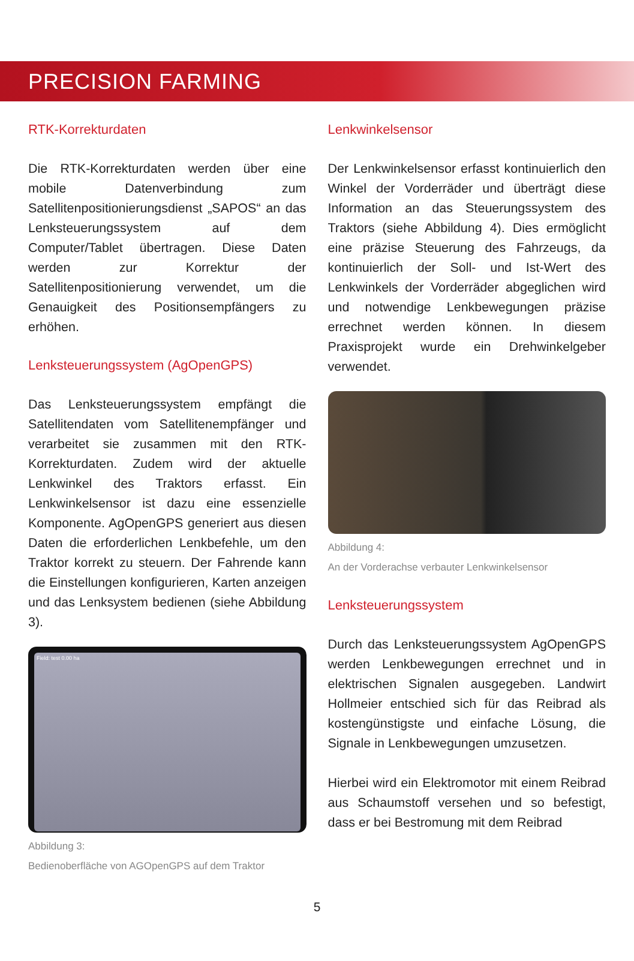PRECISION FARMING
RTK-Korrekturdaten
Die RTK-Korrekturdaten werden über eine mobile Datenverbindung zum Satellitenpositionierungsdienst „SAPOS“ an das Lenksteuerungssystem auf dem Computer/Tablet übertragen. Diese Daten werden zur Korrektur der Satellitenpositionierung verwendet, um die Genauigkeit des Positionsempfängers zu erhöhen.
Lenksteuerungssystem (AgOpenGPS)
Das Lenksteuerungssystem empfängt die Satellitendaten vom Satellitenempfänger und verarbeitet sie zusammen mit den RTK-Korrekturdaten. Zudem wird der aktuelle Lenkwinkel des Traktors erfasst. Ein Lenkwinkelsensor ist dazu eine essenzielle Komponente. AgOpenGPS generiert aus diesen Daten die erforderlichen Lenkbefehle, um den Traktor korrekt zu steuern. Der Fahrende kann die Einstellungen konfigurieren, Karten anzeigen und das Lenksystem bedienen (siehe Abbildung 3).
Field: test 0.00 ha
Abbildung 3:
Bedienoberfläche von AGOpenGPS auf dem Traktor
Lenkwinkelsensor
Der Lenkwinkelsensor erfasst kontinuierlich den Winkel der Vorderräder und überträgt diese Information an das Steuerungssystem des Traktors (siehe Abbildung 4). Dies ermöglicht eine präzise Steuerung des Fahrzeugs, da kontinuierlich der Soll- und Ist-Wert des Lenkwinkels der Vorderräder abgeglichen wird und notwendige Lenkbewegungen präzise errechnet werden können. In diesem Praxisprojekt wurde ein Drehwinkelgeber verwendet.
Abbildung 4:
An der Vorderachse verbauter Lenkwinkelsensor
Lenksteuerungssystem
Durch das Lenksteuerungssystem AgOpenGPS werden Lenkbewegungen errechnet und in elektrischen Signalen ausgegeben. Landwirt Hollmeier entschied sich für das Reibrad als kostengünstigste und einfache Lösung, die Signale in Lenkbewegungen umzusetzen.
Hierbei wird ein Elektromotor mit einem Reibrad aus Schaumstoff versehen und so befestigt, dass er bei Bestromung mit dem Reibrad
5